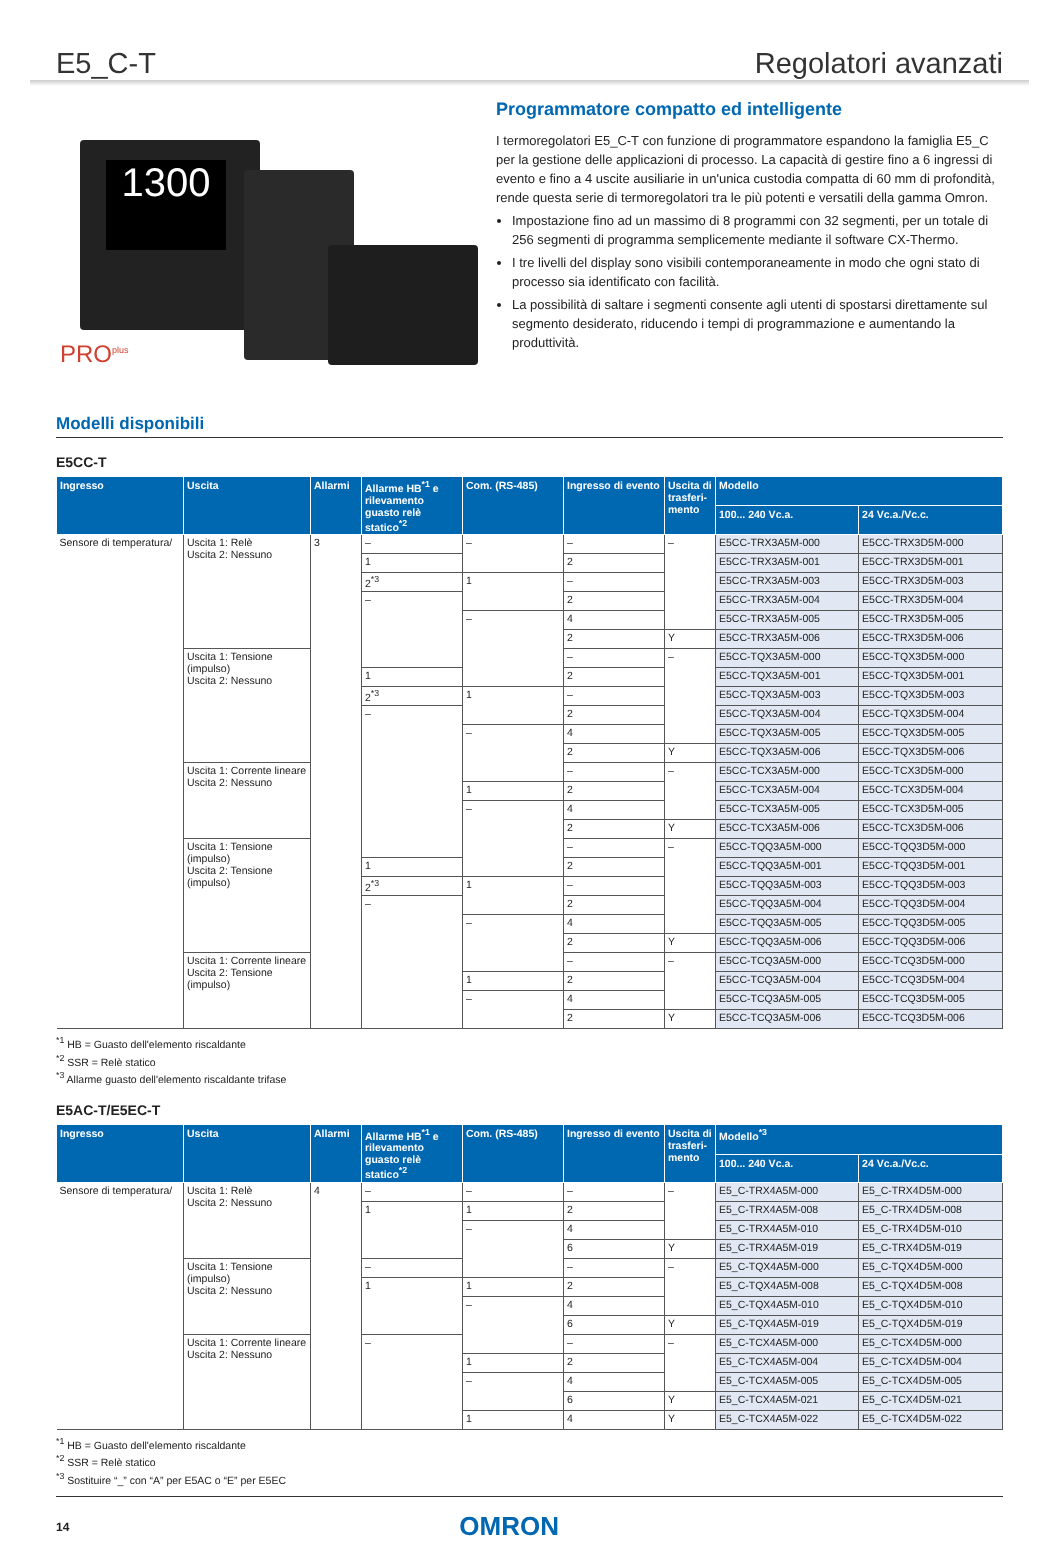E5_C-T Regolatori avanzati
1300
PRO<sup>plus</sup>
Programmatore compatto ed intelligente
I termoregolatori E5_C-T con funzione di programmatore espandono la famiglia E5_C per la gestione delle applicazioni di processo. La capacità di gestire fino a 6 ingressi di evento e fino a 4 uscite ausiliarie in un'unica custodia compatta di 60 mm di profondità, rende questa serie di termoregolatori tra le più potenti e versatili della gamma Omron.
Impostazione fino ad un massimo di 8 programmi con 32 segmenti, per un totale di 256 segmenti di programma semplicemente mediante il software CX-Thermo.
I tre livelli del display sono visibili contemporaneamente in modo che ogni stato di processo sia identificato con facilità.
La possibilità di saltare i segmenti consente agli utenti di spostarsi direttamente sul segmento desiderato, riducendo i tempi di programmazione e aumentando la produttività.
Modelli disponibili
E5CC-T
| Ingresso | Uscita | Allarmi | Allarme HB<sup>*1</sup> e rilevamento guasto relè statico<sup>*2</sup> | Com. (RS-485) | Ingresso di evento | Uscita di trasferi-mento | Modello | |
| --- | --- | --- | --- | --- | --- | --- | --- | --- |
| | | | | | | | 100... 240 Vc.a. | 24 Vc.a./Vc.c. |
| Sensore di temperatura/ | Uscita 1: Relè Uscita 2: Nessuno | 3 | – | – | – | – | E5CC-TRX3A5M-000 | E5CC-TRX3D5M-000 |
| | | | 1 | | 2 | | E5CC-TRX3A5M-001 | E5CC-TRX3D5M-001 |
| | | | 2<sup>*3</sup> | 1 | – | | E5CC-TRX3A5M-003 | E5CC-TRX3D5M-003 |
| | | | – | | 2 | | E5CC-TRX3A5M-004 | E5CC-TRX3D5M-004 |
| | | | | – | 4 | | E5CC-TRX3A5M-005 | E5CC-TRX3D5M-005 |
| | | | | | 2 | Y | E5CC-TRX3A5M-006 | E5CC-TRX3D5M-006 |
| | Uscita 1: Tensione (impulso) Uscita 2: Nessuno | | | | – | – | E5CC-TQX3A5M-000 | E5CC-TQX3D5M-000 |
| | | | 1 | | 2 | | E5CC-TQX3A5M-001 | E5CC-TQX3D5M-001 |
| | | | 2<sup>*3</sup> | 1 | – | | E5CC-TQX3A5M-003 | E5CC-TQX3D5M-003 |
| | | | – | | 2 | | E5CC-TQX3A5M-004 | E5CC-TQX3D5M-004 |
| | | | | – | 4 | | E5CC-TQX3A5M-005 | E5CC-TQX3D5M-005 |
| | | | | | 2 | Y | E5CC-TQX3A5M-006 | E5CC-TQX3D5M-006 |
| | Uscita 1: Corrente lineare Uscita 2: Nessuno | | | | – | – | E5CC-TCX3A5M-000 | E5CC-TCX3D5M-000 |
| | | | | 1 | 2 | | E5CC-TCX3A5M-004 | E5CC-TCX3D5M-004 |
| | | | | – | 4 | | E5CC-TCX3A5M-005 | E5CC-TCX3D5M-005 |
| | | | | | 2 | Y | E5CC-TCX3A5M-006 | E5CC-TCX3D5M-006 |
| | Uscita 1: Tensione (impulso) Uscita 2: Tensione (impulso) | | | | – | – | E5CC-TQQ3A5M-000 | E5CC-TQQ3D5M-000 |
| | | | 1 | | 2 | | E5CC-TQQ3A5M-001 | E5CC-TQQ3D5M-001 |
| | | | 2<sup>*3</sup> | 1 | – | | E5CC-TQQ3A5M-003 | E5CC-TQQ3D5M-003 |
| | | | – | | 2 | | E5CC-TQQ3A5M-004 | E5CC-TQQ3D5M-004 |
| | | | | – | 4 | | E5CC-TQQ3A5M-005 | E5CC-TQQ3D5M-005 |
| | | | | | 2 | Y | E5CC-TQQ3A5M-006 | E5CC-TQQ3D5M-006 |
| | Uscita 1: Corrente lineare Uscita 2: Tensione (impulso) | | | | – | – | E5CC-TCQ3A5M-000 | E5CC-TCQ3D5M-000 |
| | | | | 1 | 2 | | E5CC-TCQ3A5M-004 | E5CC-TCQ3D5M-004 |
| | | | | – | 4 | | E5CC-TCQ3A5M-005 | E5CC-TCQ3D5M-005 |
| | | | | | 2 | Y | E5CC-TCQ3A5M-006 | E5CC-TCQ3D5M-006 |
<sup>*1</sup> HB = Guasto dell'elemento riscaldante
<sup>*2</sup> SSR = Relè statico
<sup>*3</sup> Allarme guasto dell'elemento riscaldante trifase
E5AC-T/E5EC-T
| Ingresso | Uscita | Allarmi | Allarme HB<sup>*1</sup> e rilevamento guasto relè statico<sup>*2</sup> | Com. (RS-485) | Ingresso di evento | Uscita di trasferi-mento | Modello<sup>*3</sup> | |
| --- | --- | --- | --- | --- | --- | --- | --- | --- |
| | | | | | | | 100... 240 Vc.a. | 24 Vc.a./Vc.c. |
| Sensore di temperatura/ | Uscita 1: Relè Uscita 2: Nessuno | 4 | – | – | – | – | E5_C-TRX4A5M-000 | E5_C-TRX4D5M-000 |
| | | | 1 | 1 | 2 | | E5_C-TRX4A5M-008 | E5_C-TRX4D5M-008 |
| | | | | – | 4 | | E5_C-TRX4A5M-010 | E5_C-TRX4D5M-010 |
| | | | | | 6 | Y | E5_C-TRX4A5M-019 | E5_C-TRX4D5M-019 |
| | Uscita 1: Tensione (impulso) Uscita 2: Nessuno | | – | | – | – | E5_C-TQX4A5M-000 | E5_C-TQX4D5M-000 |
| | | | 1 | 1 | 2 | | E5_C-TQX4A5M-008 | E5_C-TQX4D5M-008 |
| | | | | – | 4 | | E5_C-TQX4A5M-010 | E5_C-TQX4D5M-010 |
| | | | | | 6 | Y | E5_C-TQX4A5M-019 | E5_C-TQX4D5M-019 |
| | Uscita 1: Corrente lineare Uscita 2: Nessuno | | – | | – | – | E5_C-TCX4A5M-000 | E5_C-TCX4D5M-000 |
| | | | | 1 | 2 | | E5_C-TCX4A5M-004 | E5_C-TCX4D5M-004 |
| | | | | – | 4 | | E5_C-TCX4A5M-005 | E5_C-TCX4D5M-005 |
| | | | | | 6 | Y | E5_C-TCX4A5M-021 | E5_C-TCX4D5M-021 |
| | | | | 1 | 4 | Y | E5_C-TCX4A5M-022 | E5_C-TCX4D5M-022 |
<sup>*1</sup> HB = Guasto dell'elemento riscaldante
<sup>*2</sup> SSR = Relè statico
<sup>*3</sup> Sostituire “_” con “A” per E5AC o “E” per E5EC
14 OMRON